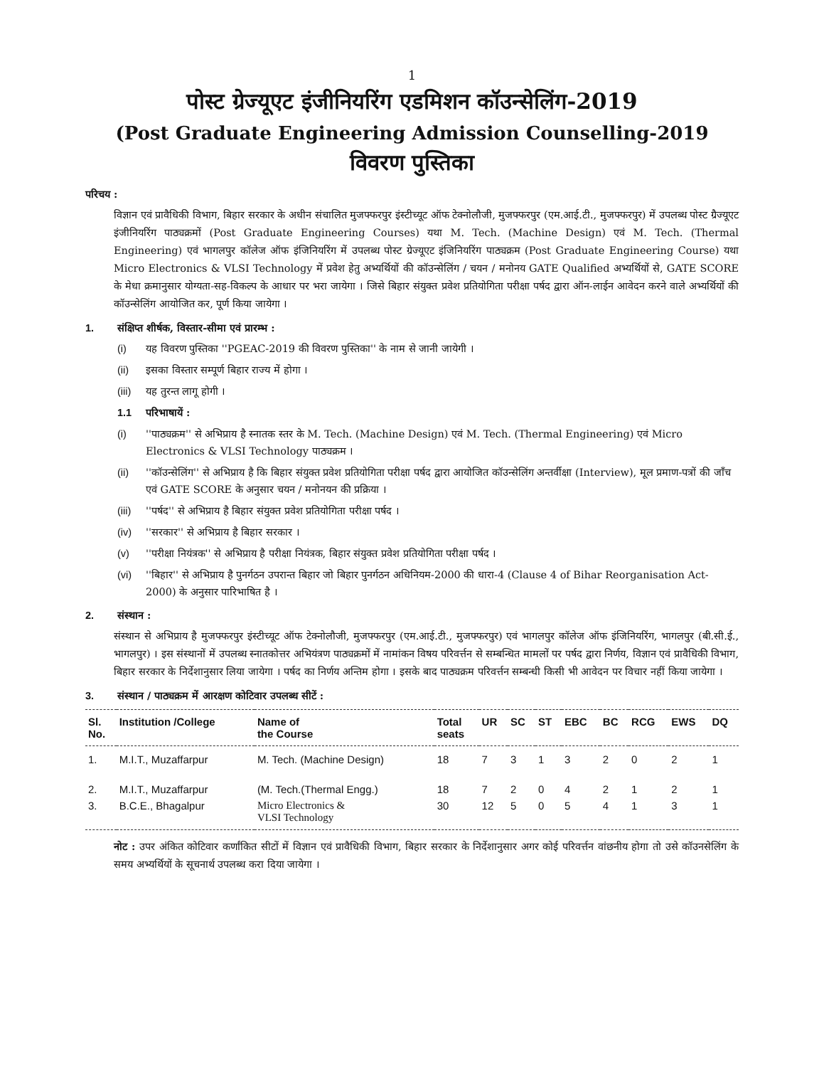1
पोस्ट ग्रेज्यूएट इंजीनियरिंग एडमिशन कॉउन्सेलिंग-2019
(Post Graduate Engineering Admission Counselling-2019
विवरण पुस्तिका
परिचय :
विज्ञान एवं प्रावैधिकी विभाग, बिहार सरकार के अधीन संचालित मुजफ्फरपुर इंस्टीच्यूट ऑफ टेक्नोलौजी, मुजफ्फरपुर (एम.आई.टी., मुजफ्फरपुर) में उपलब्ध पोस्ट ग्रैज्यूएट इंजीनियरिंग पाठ्यक्रमों (Post Graduate Engineering Courses) यथा M. Tech. (Machine Design) एवं M. Tech. (Thermal Engineering) एवं भागलपुर कॉलेज ऑफ इंजिनियरिंग में उपलब्ध पोस्ट ग्रेज्यूएट इंजिनियरिंग पाठ्यक्रम (Post Graduate Engineering Course) यथा Micro Electronics & VLSI Technology में प्रवेश हेतु अभ्यर्थियों की कॉउन्सेलिंग / चयन / मनोनय GATE Qualified अभ्यर्थियों से, GATE SCORE के मेधा क्रमानुसार योग्यता-सह-विकल्प के आधार पर भरा जायेगा । जिसे बिहार संयुक्त प्रवेश प्रतियोगिता परीक्षा पर्षद द्वारा ऑन-लाईन आवेदन करने वाले अभ्यर्थियों की कॉउन्सेलिंग आयोजित कर, पूर्ण किया जायेगा ।
1. संक्षिप्त शीर्षक, विस्तार-सीमा एवं प्रारम्भ :
(i) यह विवरण पुस्तिका ''PGEAC-2019 की विवरण पुस्तिका'' के नाम से जानी जायेगी ।
(ii) इसका विस्तार सम्पूर्ण बिहार राज्य में होगा ।
(iii) यह तुरन्त लागू होगी ।
1.1 परिभाषायें :
(i) ''पाठ्यक्रम'' से अभिप्राय है स्नातक स्तर के M. Tech. (Machine Design) एवं M. Tech. (Thermal Engineering) एवं Micro Electronics & VLSI Technology पाठ्यक्रम ।
(ii) ''कॉउन्सेलिंग'' से अभिप्राय है कि बिहार संयुक्त प्रवेश प्रतियोगिता परीक्षा पर्षद द्वारा आयोजित कॉउन्सेलिंग अन्तर्वीक्षा (Interview), मूल प्रमाण-पत्रों की जाँच एवं GATE SCORE के अनुसार चयन / मनोनयन की प्रक्रिया ।
(iii) ''पर्षद'' से अभिप्राय है बिहार संयुक्त प्रवेश प्रतियोगिता परीक्षा पर्षद ।
(iv) ''सरकार'' से अभिप्राय है बिहार सरकार ।
(v) ''परीक्षा नियंत्रक'' से अभिप्राय है परीक्षा नियंत्रक, बिहार संयुक्त प्रवेश प्रतियोगिता परीक्षा पर्षद ।
(vi) ''बिहार'' से अभिप्राय है पुनर्गठन उपरान्त बिहार जो बिहार पुनर्गठन अधिनियम-2000 की धारा-4 (Clause 4 of Bihar Reorganisation Act-2000) के अनुसार पारिभाषित है ।
2. संस्थान :
संस्थान से अभिप्राय है मुजफ्फरपुर इंस्टीच्यूट ऑफ टेक्नोलौजी, मुजफ्फरपुर (एम.आई.टी., मुजफ्फरपुर) एवं भागलपुर कॉलेज ऑफ इंजिनियरिंग, भागलपुर (बी.सी.ई., भागलपुर) । इस संस्थानों में उपलब्ध स्नातकोत्तर अभियंत्रण पाठ्यक्रमों में नामांकन विषय परिवर्त्तन से सम्बन्धित मामलों पर पर्षद द्वारा निर्णय, विज्ञान एवं प्रावैधिकी विभाग, बिहार सरकार के निर्देशानुसार लिया जायेगा । पर्षद का निर्णय अन्तिम होगा । इसके बाद पाठ्यक्रम परिवर्त्तन सम्बन्धी किसी भी आवेदन पर विचार नहीं किया जायेगा ।
3. संस्थान / पाठ्यक्रम में आरक्षण कोटिवार उपलब्ध सीटें :
| Sl. No. | Institution /College | Name of the Course | Total seats | UR | SC | ST | EBC | BC | RCG | EWS | DQ |
| --- | --- | --- | --- | --- | --- | --- | --- | --- | --- | --- | --- |
| 1. | M.I.T., Muzaffarpur | M. Tech. (Machine Design) | 18 | 7 | 3 | 1 | 3 | 2 | 0 | 2 | 1 |
| 2. | M.I.T., Muzaffarpur | (M. Tech.(Thermal Engg.) | 18 | 7 | 2 | 0 | 4 | 2 | 1 | 2 | 1 |
| 3. | B.C.E., Bhagalpur | Micro Electronics & VLSI Technology | 30 | 12 | 5 | 0 | 5 | 4 | 1 | 3 | 1 |
नोट : उपर अंकित कोटिवार कर्णांकित सीटों में विज्ञान एवं प्रावैधिकी विभाग, बिहार सरकार के निर्देशानुसार अगर कोई परिवर्त्तन वांछनीय होगा तो उसे कॉउनसेलिंग के समय अभ्यर्थियों के सूचनार्थ उपलब्ध करा दिया जायेगा ।